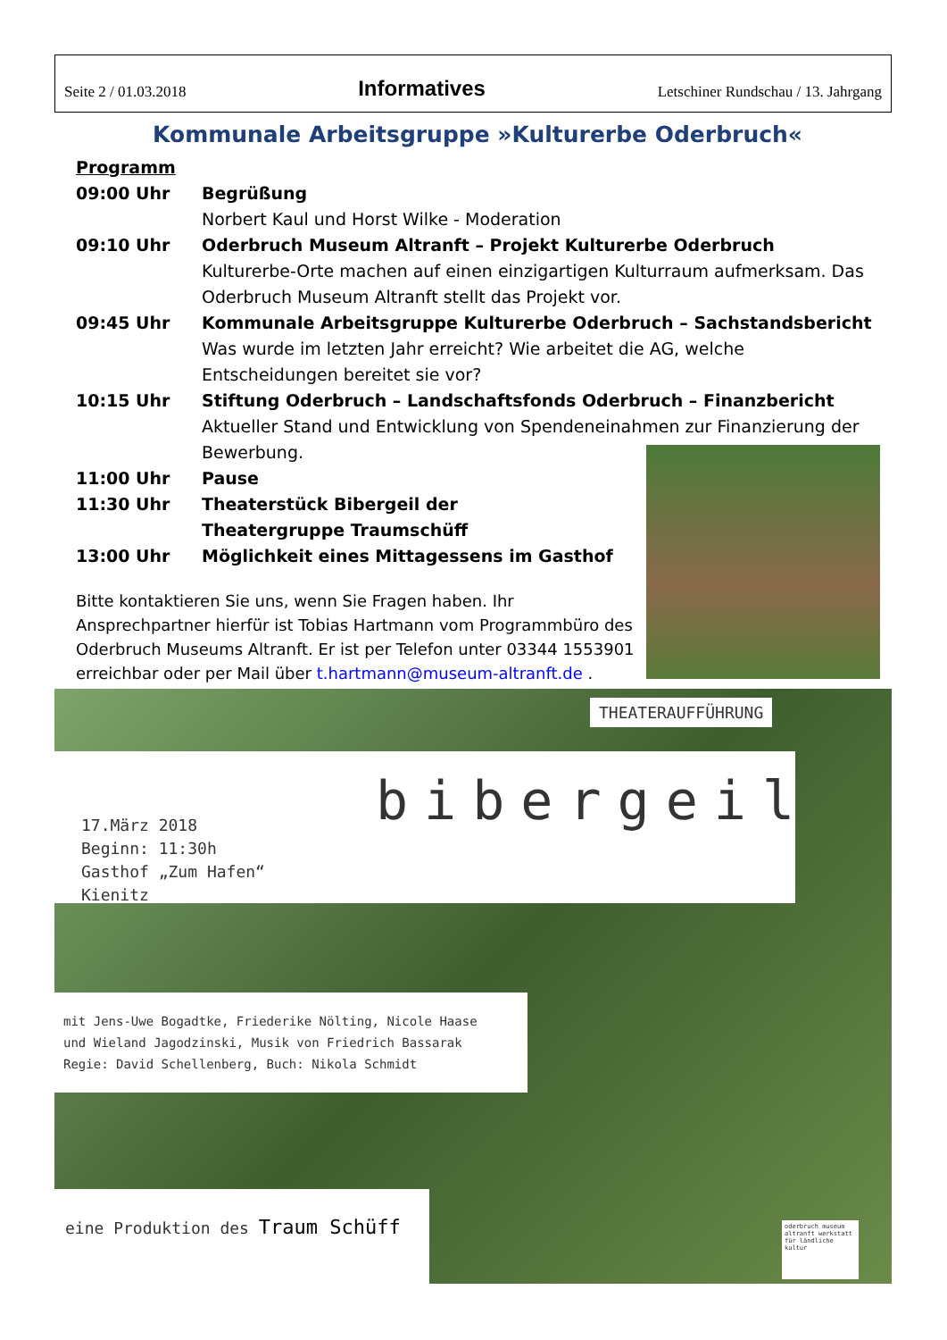Seite 2 / 01.03.2018 Informatives Letschiner Rundschau / 13. Jahrgang
Kommunale Arbeitsgruppe »Kulturerbe Oderbruch«
Programm
09:00 Uhr Begrüßung
Norbert Kaul und Horst Wilke - Moderation
09:10 Uhr Oderbruch Museum Altranft – Projekt Kulturerbe Oderbruch
Kulturerbe-Orte machen auf einen einzigartigen Kulturraum aufmerksam. Das Oderbruch Museum Altranft stellt das Projekt vor.
09:45 Uhr Kommunale Arbeitsgruppe Kulturerbe Oderbruch – Sachstandsbericht
Was wurde im letzten Jahr erreicht? Wie arbeitet die AG, welche Entscheidungen bereitet sie vor?
10:15 Uhr Stiftung Oderbruch – Landschaftsfonds Oderbruch – Finanzbericht
Aktueller Stand und Entwicklung von Spendeneinahmen zur Finanzierung der Bewerbung.
11:00 Uhr Pause
11:30 Uhr Theaterstück Bibergeil der
Theatergruppe Traumschüff
13:00 Uhr Möglichkeit eines Mittagessens im Gasthof
Bitte kontaktieren Sie uns, wenn Sie Fragen haben. Ihr Ansprechpartner hierfür ist Tobias Hartmann vom Programmbüro des Oderbruch Museums Altranft. Er ist per Telefon unter 03344 1553901 erreichbar oder per Mail über t.hartmann@museum-altranft.de .
THEATERAUFFÜHRUNG
bibergeil
17.März 2018
Beginn: 11:30h
Gasthof „Zum Hafen“
Kienitz
mit Jens-Uwe Bogadtke, Friederike Nölting, Nicole Haase
und Wieland Jagodzinski, Musik von Friedrich Bassarak
Regie: David Schellenberg, Buch: Nikola Schmidt
eine Produktion des Traum Schüff
oderbruch museum altranft werkstatt für ländliche kultur